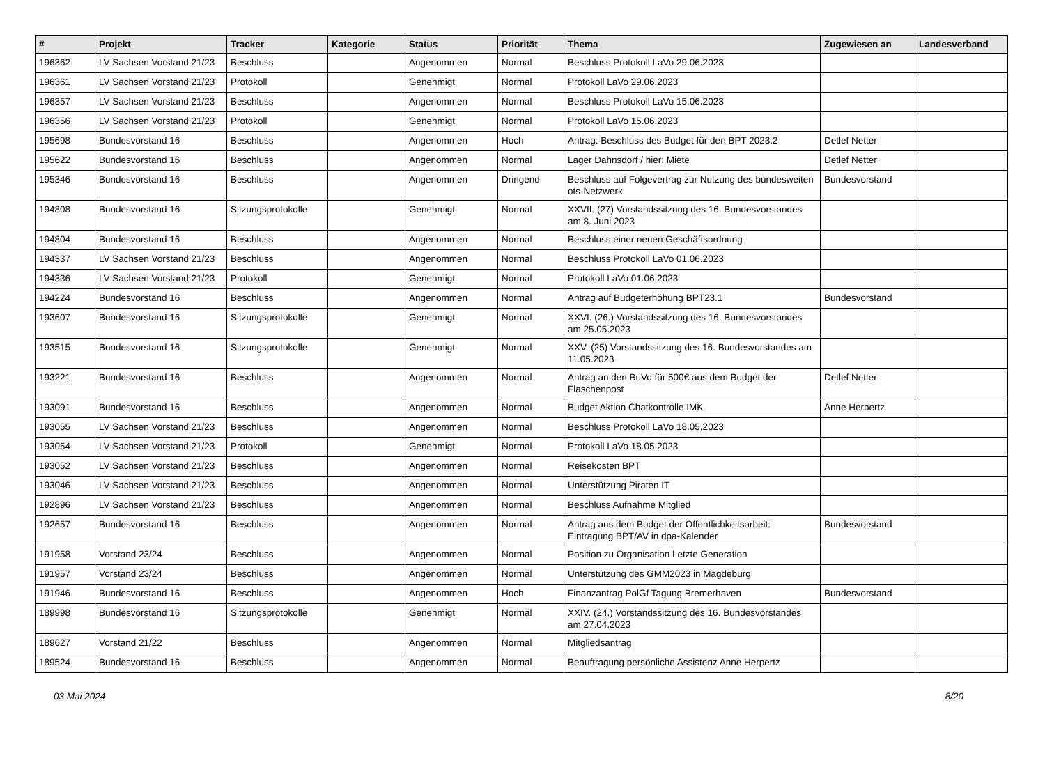| # | Projekt | Tracker | Kategorie | Status | Priorität | Thema | Zugewiesen an | Landesverband |
| --- | --- | --- | --- | --- | --- | --- | --- | --- |
| 196362 | LV Sachsen Vorstand 21/23 | Beschluss | | Angenommen | Normal | Beschluss Protokoll LaVo 29.06.2023 | | |
| 196361 | LV Sachsen Vorstand 21/23 | Protokoll | | Genehmigt | Normal | Protokoll LaVo 29.06.2023 | | |
| 196357 | LV Sachsen Vorstand 21/23 | Beschluss | | Angenommen | Normal | Beschluss Protokoll LaVo 15.06.2023 | | |
| 196356 | LV Sachsen Vorstand 21/23 | Protokoll | | Genehmigt | Normal | Protokoll LaVo 15.06.2023 | | |
| 195698 | Bundesvorstand 16 | Beschluss | | Angenommen | Hoch | Antrag: Beschluss des Budget für den BPT 2023.2 | Detlef Netter | |
| 195622 | Bundesvorstand 16 | Beschluss | | Angenommen | Normal | Lager Dahnsdorf / hier: Miete | Detlef Netter | |
| 195346 | Bundesvorstand 16 | Beschluss | | Angenommen | Dringend | Beschluss auf Folgevertrag zur Nutzung des bundesweiten ots-Netzwerk | Bundesvorstand | |
| 194808 | Bundesvorstand 16 | Sitzungsprotokolle | | Genehmigt | Normal | XXVII. (27) Vorstandssitzung des 16. Bundesvorstandes am 8. Juni 2023 | | |
| 194804 | Bundesvorstand 16 | Beschluss | | Angenommen | Normal | Beschluss einer neuen Geschäftsordnung | | |
| 194337 | LV Sachsen Vorstand 21/23 | Beschluss | | Angenommen | Normal | Beschluss Protokoll LaVo 01.06.2023 | | |
| 194336 | LV Sachsen Vorstand 21/23 | Protokoll | | Genehmigt | Normal | Protokoll LaVo 01.06.2023 | | |
| 194224 | Bundesvorstand 16 | Beschluss | | Angenommen | Normal | Antrag auf Budgeterhöhung BPT23.1 | Bundesvorstand | |
| 193607 | Bundesvorstand 16 | Sitzungsprotokolle | | Genehmigt | Normal | XXVI. (26.) Vorstandssitzung des 16. Bundesvorstandes am 25.05.2023 | | |
| 193515 | Bundesvorstand 16 | Sitzungsprotokolle | | Genehmigt | Normal | XXV. (25) Vorstandssitzung des 16. Bundesvorstandes am 11.05.2023 | | |
| 193221 | Bundesvorstand 16 | Beschluss | | Angenommen | Normal | Antrag an den BuVo für 500€ aus dem Budget der Flaschenpost | Detlef Netter | |
| 193091 | Bundesvorstand 16 | Beschluss | | Angenommen | Normal | Budget Aktion Chatkontrolle IMK | Anne Herpertz | |
| 193055 | LV Sachsen Vorstand 21/23 | Beschluss | | Angenommen | Normal | Beschluss Protokoll LaVo 18.05.2023 | | |
| 193054 | LV Sachsen Vorstand 21/23 | Protokoll | | Genehmigt | Normal | Protokoll LaVo 18.05.2023 | | |
| 193052 | LV Sachsen Vorstand 21/23 | Beschluss | | Angenommen | Normal | Reisekosten BPT | | |
| 193046 | LV Sachsen Vorstand 21/23 | Beschluss | | Angenommen | Normal | Unterstützung Piraten IT | | |
| 192896 | LV Sachsen Vorstand 21/23 | Beschluss | | Angenommen | Normal | Beschluss Aufnahme Mitglied | | |
| 192657 | Bundesvorstand 16 | Beschluss | | Angenommen | Normal | Antrag aus dem Budget der Öffentlichkeitsarbeit: Eintragung BPT/AV in dpa-Kalender | Bundesvorstand | |
| 191958 | Vorstand 23/24 | Beschluss | | Angenommen | Normal | Position zu Organisation Letzte Generation | | |
| 191957 | Vorstand 23/24 | Beschluss | | Angenommen | Normal | Unterstützung des GMM2023 in Magdeburg | | |
| 191946 | Bundesvorstand 16 | Beschluss | | Angenommen | Hoch | Finanzantrag PolGf Tagung Bremerhaven | Bundesvorstand | |
| 189998 | Bundesvorstand 16 | Sitzungsprotokolle | | Genehmigt | Normal | XXIV. (24.) Vorstandssitzung des 16. Bundesvorstandes am 27.04.2023 | | |
| 189627 | Vorstand 21/22 | Beschluss | | Angenommen | Normal | Mitgliedsantrag | | |
| 189524 | Bundesvorstand 16 | Beschluss | | Angenommen | Normal | Beauftragung persönliche Assistenz Anne Herpertz | | |
03 Mai 2024 8/20